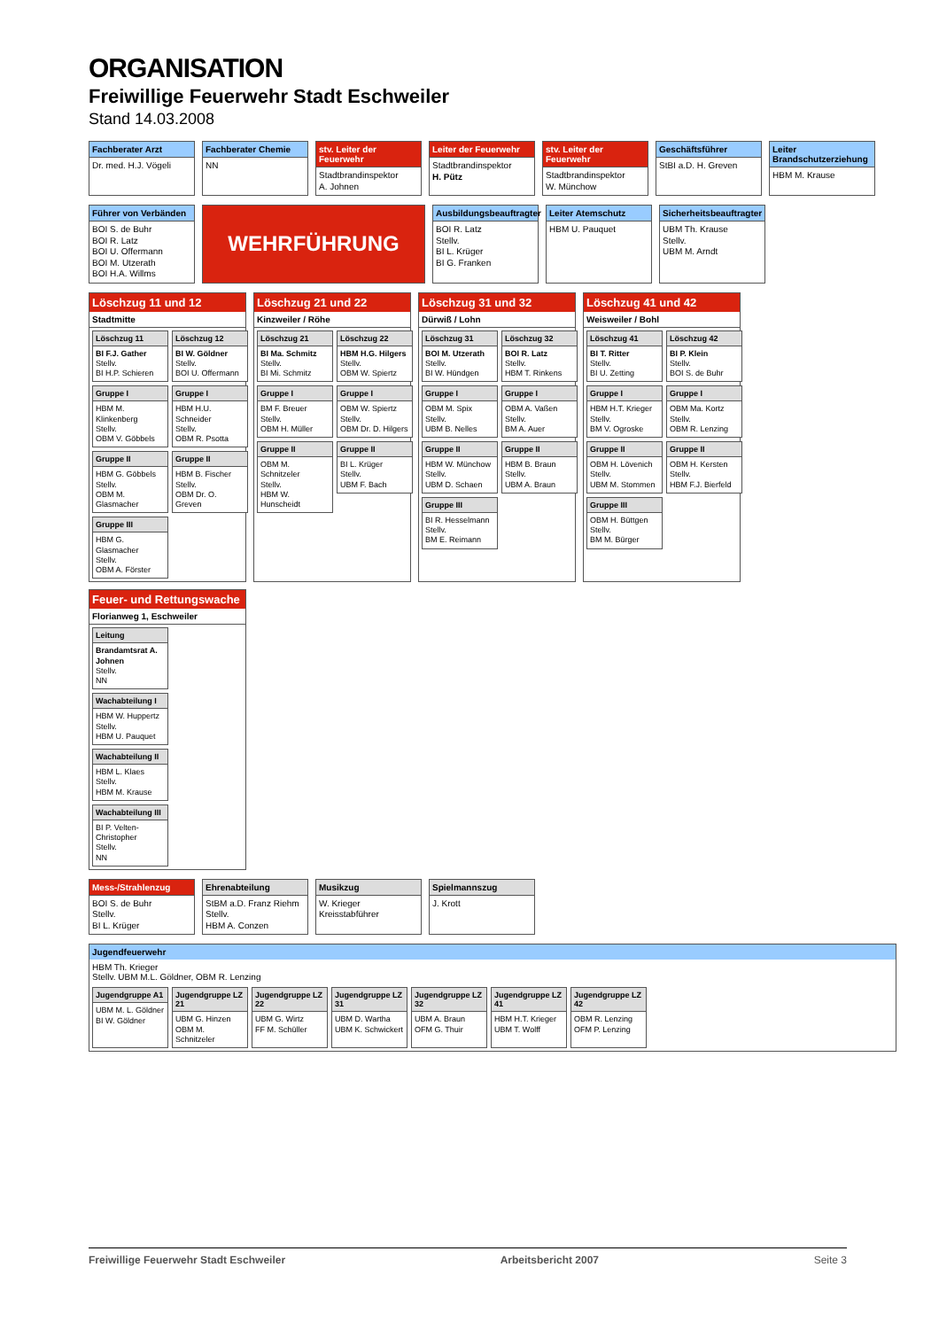ORGANISATION
Freiwillige Feuerwehr Stadt Eschweiler
Stand 14.03.2008
Fachberater Arzt
Dr. med. H.J. Vögeli
Fachberater Chemie
NN
stv. Leiter der Feuerwehr
Stadtbrandinspektor
A. Johnen
Leiter der Feuerwehr
Stadtbrandinspektor
H. Pütz
stv. Leiter der Feuerwehr
Stadtbrandinspektor
W. Münchow
Geschäftsführer
StBI a.D. H. Greven
Leiter Brandschutzerziehung
HBM M. Krause
Führer von Verbänden
BOI S. de Buhr
BOI R. Latz
BOI U. Offermann
BOI M. Utzerath
BOI H.A. Willms
WEHRFÜHRUNG
Ausbildungsbeauftragter
BOI R. Latz
Stellv.
BI L. Krüger
BI G. Franken
Leiter Atemschutz
HBM U. Pauquet
Sicherheitsbeauftragter
UBM Th. Krause
Stellv.
UBM M. Arndt
Löschzug 11 und 12
Stadtmitte
Löschzug 11
BI F.J. Gather
Stellv.
BI H.P. Schieren
Gruppe I
HBM M. Klinkenberg
Stellv.
OBM V. Göbbels
Gruppe II
HBM G. Göbbels
Stellv.
OBM M. Glasmacher
Gruppe III
HBM G. Glasmacher
Stellv.
OBM A. Förster
Löschzug 12
BI W. Göldner
Stellv.
BOI U. Offermann
Gruppe I
HBM H.U. Schneider
Stellv.
OBM R. Psotta
Gruppe II
HBM B. Fischer
Stellv.
OBM Dr. O. Greven
Löschzug 21 und 22
Kinzweiler / Röhe
Löschzug 21
BI Ma. Schmitz
Stellv.
BI Mi. Schmitz
Gruppe I
BM F. Breuer
Stellv.
OBM H. Müller
Gruppe II
OBM M. Schnitzeler
Stellv.
HBM W. Hunscheidt
Löschzug 22
HBM H.G. Hilgers
Stellv.
OBM W. Spiertz
Gruppe I
OBM W. Spiertz
Stellv.
OBM Dr. D. Hilgers
Gruppe II
BI L. Krüger
Stellv.
UBM F. Bach
Löschzug 31 und 32
Dürwiß / Lohn
Löschzug 31
BOI M. Utzerath
Stellv.
BI W. Hündgen
Gruppe I
OBM M. Spix
Stellv.
UBM B. Nelles
Gruppe II
HBM W. Münchow
Stellv.
UBM D. Schaen
Gruppe III
BI R. Hesselmann
Stellv.
BM E. Reimann
Löschzug 32
BOI R. Latz
Stellv.
HBM T. Rinkens
Gruppe I
OBM A. Vaßen
Stellv.
BM A. Auer
Gruppe II
HBM B. Braun
Stellv.
UBM A. Braun
Löschzug 41 und 42
Weisweiler / Bohl
Löschzug 41
BI T. Ritter
Stellv.
BI U. Zetting
Gruppe I
HBM H.T. Krieger
Stellv.
BM V. Ogroske
Gruppe II
OBM H. Lövenich
Stellv.
UBM M. Stommen
Gruppe III
OBM H. Büttgen
Stellv.
BM M. Bürger
Löschzug 42
BI P. Klein
Stellv.
BOI S. de Buhr
Gruppe I
OBM Ma. Kortz
Stellv.
OBM R. Lenzing
Gruppe II
OBM H. Kersten
Stellv.
HBM F.J. Bierfeld
Feuer- und Rettungswache
Florianweg 1, Eschweiler
Leitung
Brandamtsrat A. Johnen
Stellv.
NN
Wachabteilung I
HBM W. Huppertz
Stellv.
HBM U. Pauquet
Wachabteilung II
HBM L. Klaes
Stellv.
HBM M. Krause
Wachabteilung III
BI P. Velten-Christopher
Stellv.
NN
Mess-/Strahlenzug
BOI S. de Buhr
Stellv.
BI L. Krüger
Ehrenabteilung
StBM a.D. Franz Riehm
Stellv.
HBM A. Conzen
Musikzug
W. Krieger
Kreisstabführer
Spielmannszug
J. Krott
Jugendfeuerwehr
HBM Th. Krieger
Stellv. UBM M.L. Göldner, OBM R. Lenzing
Jugendgruppe A1
UBM M. L. Göldner
BI W. Göldner
Jugendgruppe LZ 21
UBM G. Hinzen
OBM M. Schnitzeler
Jugendgruppe LZ 22
UBM G. Wirtz
FF M. Schüller
Jugendgruppe LZ 31
UBM D. Wartha
UBM K. Schwickert
Jugendgruppe LZ 32
UBM A. Braun
OFM G. Thuir
Jugendgruppe LZ 41
HBM H.T. Krieger
UBM T. Wolff
Jugendgruppe LZ 42
OBM R. Lenzing
OFM P. Lenzing
Freiwillige Feuerwehr Stadt Eschweiler Arbeitsbericht 2007 Seite 3